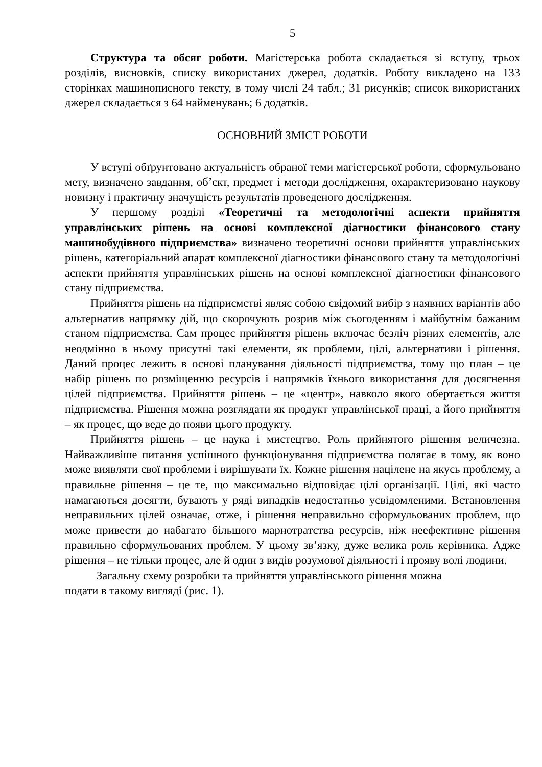5
Структура та обсяг роботи. Магістерська робота складається зі вступу, трьох розділів, висновків, списку використаних джерел, додатків. Роботу викладено на 133 сторінках машинописного тексту, в тому числі 24 табл.; 31 рисунків; список використаних джерел складається з 64 найменувань; 6 додатків.
ОСНОВНИЙ ЗМІСТ РОБОТИ
У вступі обґрунтовано актуальність обраної теми магістерської роботи, сформульовано мету, визначено завдання, об’єкт, предмет і методи дослідження, охарактеризовано наукову новизну і практичну значущість результатів проведеного дослідження.
У першому розділі «Теоретичні та методологічні аспекти прийняття управлінських рішень на основі комплексної діагностики фінансового стану машинобудівного підприємства» визначено теоретичні основи прийняття управлінських рішень, категоріальний апарат комплексної діагностики фінансового стану та методологічні аспекти прийняття управлінських рішень на основі комплексної діагностики фінансового стану підприємства.
Прийняття рішень на підприємстві являє собою свідомий вибір з наявних варіантів або альтернатив напрямку дій, що скорочують розрив між сьогоденням і майбутнім бажаним станом підприємства. Сам процес прийняття рішень включає безліч різних елементів, але неодмінно в ньому присутні такі елементи, як проблеми, цілі, альтернативи і рішення. Даний процес лежить в основі планування діяльності підприємства, тому що план – це набір рішень по розміщенню ресурсів і напрямків їхнього використання для досягнення цілей підприємства. Прийняття рішень – це «центр», навколо якого обертається життя підприємства. Рішення можна розглядати як продукт управлінської праці, а його прийняття – як процес, що веде до появи цього продукту.
Прийняття рішень – це наука і мистецтво. Роль прийнятого рішення величезна. Найважливіше питання успішного функціонування підприємства полягає в тому, як воно може виявляти свої проблеми і вирішувати їх. Кожне рішення націлене на якусь проблему, а правильне рішення – це те, що максимально відповідає цілі організації. Цілі, які часто намагаються досягти, бувають у ряді випадків недостатньо усвідомленими. Встановлення неправильних цілей означає, отже, і рішення неправильно сформульованих проблем, що може привести до набагато більшого марнотратства ресурсів, ніж неефективне рішення правильно сформульованих проблем. У цьому зв’язку, дуже велика роль керівника. Адже рішення – не тільки процес, але й один з видів розумової діяльності і прояву волі людини.
Загальну схему розробки та прийняття управлінського рішення можна
подати в такому вигляді (рис. 1).